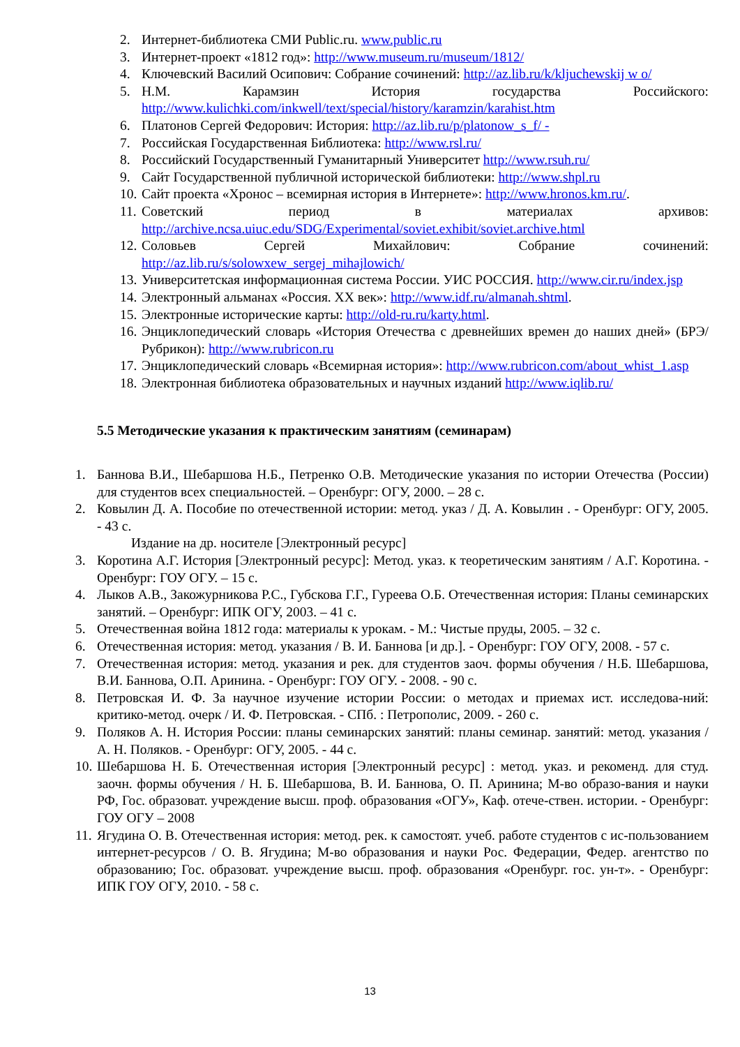2. Интернет-библиотека СМИ Public.ru. www.public.ru
3. Интернет-проект «1812 год»: http://www.museum.ru/museum/1812/
4. Ключевский Василий Осипович: Собрание сочинений: http://az.lib.ru/k/kljuchewskij w o/
5. Н.М. Карамзин История государства Российского: http://www.kulichki.com/inkwell/text/special/history/karamzin/karahist.htm
6. Платонов Сергей Федорович: История: http://az.lib.ru/p/platonow_s_f/ -
7. Российская Государственная Библиотека: http://www.rsl.ru/
8. Российский Государственный Гуманитарный Университет http://www.rsuh.ru/
9. Сайт Государственной публичной исторической библиотеки: http://www.shpl.ru
10. Сайт проекта «Хронос – всемирная история в Интернете»: http://www.hronos.km.ru/.
11. Советский период в материалах архивов: http://archive.ncsa.uiuc.edu/SDG/Experimental/soviet.exhibit/soviet.archive.html
12. Соловьев Сергей Михайлович: Собрание сочинений: http://az.lib.ru/s/solowxew_sergej_mihajlowich/
13. Университетская информационная система России. УИС РОССИЯ. http://www.cir.ru/index.jsp
14. Электронный альманах «Россия. XX век»: http://www.idf.ru/almanah.shtml.
15. Электронные исторические карты: http://old-ru.ru/karty.html.
16. Энциклопедический словарь «История Отечества с древнейших времен до наших дней» (БРЭ/Рубрикон): http://www.rubricon.ru
17. Энциклопедический словарь «Всемирная история»: http://www.rubricon.com/about_whist_1.asp
18. Электронная библиотека образовательных и научных изданий http://www.iqlib.ru/
5.5 Методические указания к практическим занятиям (семинарам)
1. Баннова В.И., Шебаршова Н.Б., Петренко О.В. Методические указания по истории Отечества (России) для студентов всех специальностей. – Оренбург: ОГУ, 2000. – 28 с.
2. Ковылин Д. А. Пособие по отечественной истории: метод. указ / Д. А. Ковылин . - Оренбург: ОГУ, 2005. - 43 с.
Издание на др. носителе [Электронный ресурс]
3. Коротина А.Г. История [Электронный ресурс]: Метод. указ. к теоретическим занятиям / А.Г. Коротина. - Оренбург: ГОУ ОГУ. – 15 с.
4. Лыков А.В., Закожурникова Р.С., Губскова Г.Г., Гуреева О.Б. Отечественная история: Планы семинарских занятий. – Оренбург: ИПК ОГУ, 2003. – 41 с.
5. Отечественная война 1812 года: материалы к урокам. - М.: Чистые пруды, 2005. – 32 с.
6. Отечественная история: метод. указания / В. И. Баннова [и др.]. - Оренбург: ГОУ ОГУ, 2008. - 57 с.
7. Отечественная история: метод. указания и рек. для студентов заоч. формы обучения / Н.Б. Шебаршова, В.И. Баннова, О.П. Аринина. - Оренбург: ГОУ ОГУ. - 2008. - 90 с.
8. Петровская И. Ф. За научное изучение истории России: о методах и приемах ист. исследова-ний: критико-метод. очерк / И. Ф. Петровская. - СПб. : Петрополис, 2009. - 260 с.
9. Поляков А. Н. История России: планы семинарских занятий: планы семинар. занятий: метод. указания / А. Н. Поляков. - Оренбург: ОГУ, 2005. - 44 с.
10. Шебаршова Н. Б. Отечественная история [Электронный ресурс] : метод. указ. и рекоменд. для студ. заочн. формы обучения / Н. Б. Шебаршова, В. И. Баннова, О. П. Аринина; М-во образо-вания и науки РФ, Гос. образоват. учреждение высш. проф. образования «ОГУ», Каф. отече-ствен. истории. - Оренбург: ГОУ ОГУ – 2008
11. Ягудина О. В. Отечественная история: метод. рек. к самостоят. учеб. работе студентов с ис-пользованием интернет-ресурсов / О. В. Ягудина; М-во образования и науки Рос. Федерации, Федер. агентство по образованию; Гос. образоват. учреждение высш. проф. образования «Оренбург. гос. ун-т». - Оренбург: ИПК ГОУ ОГУ, 2010. - 58 с.
13